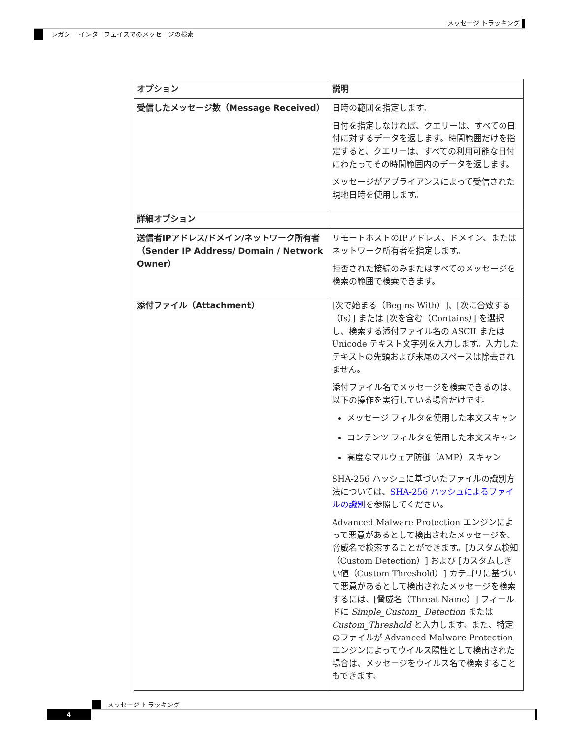メッセージ トラッキング
レガシー インターフェイスでのメッセージの検索
| オプション | 説明 |
| --- | --- |
| 受信したメッセージ数（Message Received） | 日時の範囲を指定します。 日付を指定しなければ、クエリーは、すべての日付に対するデータを返します。時間範囲だけを指定すると、クエリーは、すべての利用可能な日付にわたってその時間範囲内のデータを返します。 メッセージがアプライアンスによって受信された現地日時を使用します。 |
| 詳細オプション | |
| 送信者IPアドレス/ドメイン/ネットワーク所有者（Sender IP Address/ Domain / Network Owner） | リモートホストのIPアドレス、ドメイン、またはネットワーク所有者を指定します。 拒否された接続のみまたはすべてのメッセージを検索の範囲で検索できます。 |
| 添付ファイル（Attachment） | [次で始まる（Begins With）]、[次に合致する（Is）] または [次を含む（Contains）] を選択し、検索する添付ファイル名の ASCII または Unicode テキスト文字列を入力します。入力したテキストの先頭および末尾のスペースは除去されません。 添付ファイル名でメッセージを検索できるのは、以下の操作を実行している場合だけです。 メッセージ フィルタを使用した本文スキャン コンテンツ フィルタを使用した本文スキャン 高度なマルウェア防御（AMP）スキャン SHA-256 ハッシュに基づいたファイルの識別方法については、 SHA-256 ハッシュによるファイルの識別 を参照してください。 Advanced Malware Protection エンジンによって悪意があるとして検出されたメッセージを、脅威名で検索することができます。[カスタム検知（Custom Detection）] および [カスタムしきい値（Custom Threshold）] カテゴリに基づいて悪意があるとして検出されたメッセージを検索するには、[脅威名（Threat Name）] フィールドに Simple_Custom_ Detection または Custom_Threshold と入力します。また、特定のファイルが Advanced Malware Protection エンジンによってウイルス陽性として検出された場合は、メッセージをウイルス名で検索することもできます。 |
メッセージ トラッキング
4